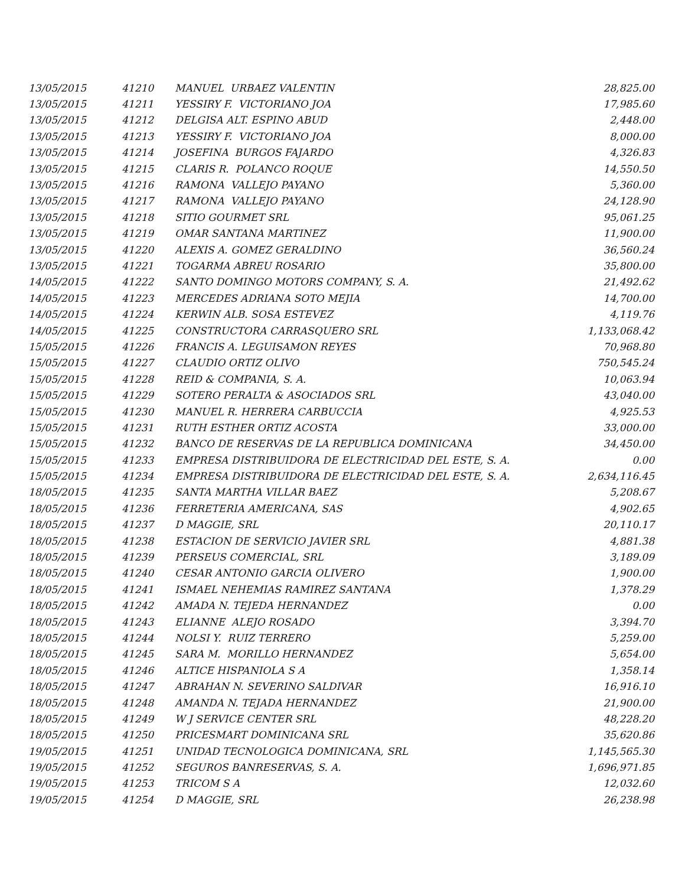| 13/05/2015 | 41210 | MANUEL URBAEZ VALENTIN | 28,825.00 |
| 13/05/2015 | 41211 | YESSIRY F. VICTORIANO JOA | 17,985.60 |
| 13/05/2015 | 41212 | DELGISA ALT. ESPINO ABUD | 2,448.00 |
| 13/05/2015 | 41213 | YESSIRY F. VICTORIANO JOA | 8,000.00 |
| 13/05/2015 | 41214 | JOSEFINA BURGOS FAJARDO | 4,326.83 |
| 13/05/2015 | 41215 | CLARIS R. POLANCO ROQUE | 14,550.50 |
| 13/05/2015 | 41216 | RAMONA VALLEJO PAYANO | 5,360.00 |
| 13/05/2015 | 41217 | RAMONA VALLEJO PAYANO | 24,128.90 |
| 13/05/2015 | 41218 | SITIO GOURMET SRL | 95,061.25 |
| 13/05/2015 | 41219 | OMAR SANTANA MARTINEZ | 11,900.00 |
| 13/05/2015 | 41220 | ALEXIS A. GOMEZ GERALDINO | 36,560.24 |
| 13/05/2015 | 41221 | TOGARMA ABREU ROSARIO | 35,800.00 |
| 14/05/2015 | 41222 | SANTO DOMINGO MOTORS COMPANY, S. A. | 21,492.62 |
| 14/05/2015 | 41223 | MERCEDES ADRIANA SOTO MEJIA | 14,700.00 |
| 14/05/2015 | 41224 | KERWIN ALB. SOSA ESTEVEZ | 4,119.76 |
| 14/05/2015 | 41225 | CONSTRUCTORA CARRASQUERO SRL | 1,133,068.42 |
| 15/05/2015 | 41226 | FRANCIS A. LEGUISAMON REYES | 70,968.80 |
| 15/05/2015 | 41227 | CLAUDIO ORTIZ OLIVO | 750,545.24 |
| 15/05/2015 | 41228 | REID & COMPANIA, S. A. | 10,063.94 |
| 15/05/2015 | 41229 | SOTERO PERALTA & ASOCIADOS SRL | 43,040.00 |
| 15/05/2015 | 41230 | MANUEL R. HERRERA CARBUCCIA | 4,925.53 |
| 15/05/2015 | 41231 | RUTH ESTHER ORTIZ ACOSTA | 33,000.00 |
| 15/05/2015 | 41232 | BANCO DE RESERVAS DE LA REPUBLICA DOMINICANA | 34,450.00 |
| 15/05/2015 | 41233 | EMPRESA DISTRIBUIDORA DE ELECTRICIDAD DEL ESTE, S. A. | 0.00 |
| 15/05/2015 | 41234 | EMPRESA DISTRIBUIDORA DE ELECTRICIDAD DEL ESTE, S. A. | 2,634,116.45 |
| 18/05/2015 | 41235 | SANTA MARTHA VILLAR BAEZ | 5,208.67 |
| 18/05/2015 | 41236 | FERRETERIA AMERICANA, SAS | 4,902.65 |
| 18/05/2015 | 41237 | D MAGGIE, SRL | 20,110.17 |
| 18/05/2015 | 41238 | ESTACION DE SERVICIO JAVIER SRL | 4,881.38 |
| 18/05/2015 | 41239 | PERSEUS COMERCIAL, SRL | 3,189.09 |
| 18/05/2015 | 41240 | CESAR ANTONIO GARCIA OLIVERO | 1,900.00 |
| 18/05/2015 | 41241 | ISMAEL NEHEMIAS RAMIREZ SANTANA | 1,378.29 |
| 18/05/2015 | 41242 | AMADA N. TEJEDA HERNANDEZ | 0.00 |
| 18/05/2015 | 41243 | ELIANNE ALEJO ROSADO | 3,394.70 |
| 18/05/2015 | 41244 | NOLSI Y. RUIZ TERRERO | 5,259.00 |
| 18/05/2015 | 41245 | SARA M. MORILLO HERNANDEZ | 5,654.00 |
| 18/05/2015 | 41246 | ALTICE HISPANIOLA S A | 1,358.14 |
| 18/05/2015 | 41247 | ABRAHAN N. SEVERINO SALDIVAR | 16,916.10 |
| 18/05/2015 | 41248 | AMANDA N. TEJADA HERNANDEZ | 21,900.00 |
| 18/05/2015 | 41249 | W J SERVICE CENTER SRL | 48,228.20 |
| 18/05/2015 | 41250 | PRICESMART DOMINICANA SRL | 35,620.86 |
| 19/05/2015 | 41251 | UNIDAD TECNOLOGICA DOMINICANA, SRL | 1,145,565.30 |
| 19/05/2015 | 41252 | SEGUROS BANRESERVAS, S. A. | 1,696,971.85 |
| 19/05/2015 | 41253 | TRICOM S A | 12,032.60 |
| 19/05/2015 | 41254 | D MAGGIE, SRL | 26,238.98 |